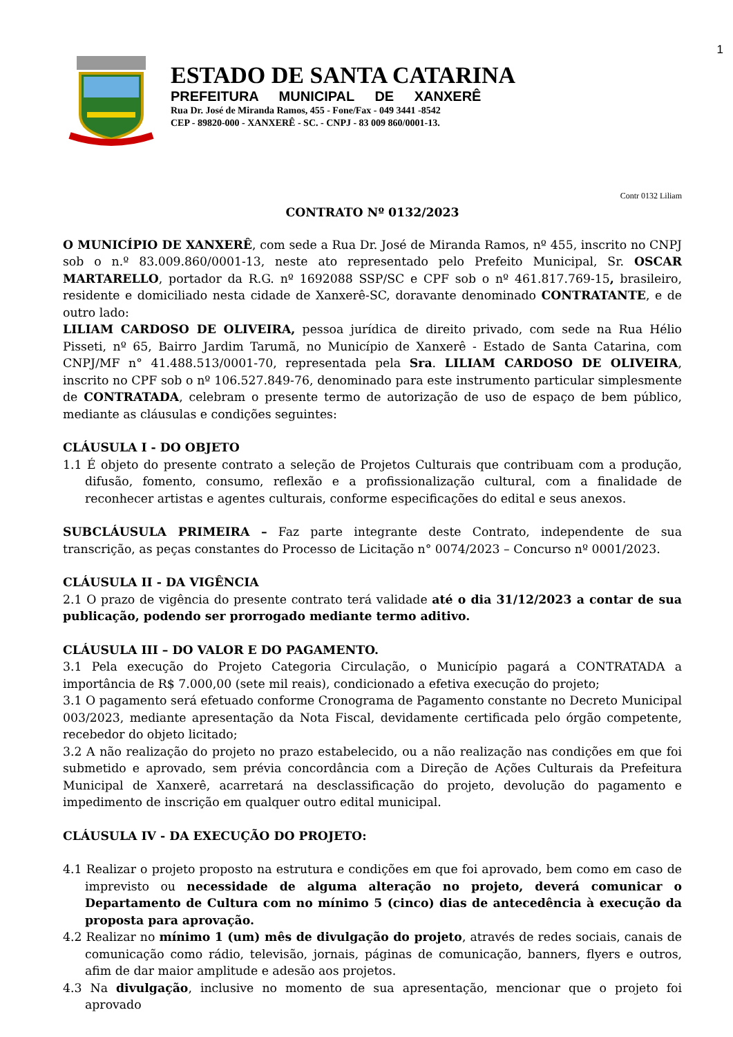1
ESTADO DE SANTA CATARINA
PREFEITURA MUNICIPAL DE XANXERÊ
Rua Dr. José de Miranda Ramos, 455 - Fone/Fax - 049 3441 -8542
CEP - 89820-000 - XANXERÊ - SC. - CNPJ - 83 009 860/0001-13.
Contr 0132 Liliam
CONTRATO Nº 0132/2023
O MUNICÍPIO DE XANXERÊ, com sede a Rua Dr. José de Miranda Ramos, nº 455, inscrito no CNPJ sob o n.º 83.009.860/0001-13, neste ato representado pelo Prefeito Municipal, Sr. OSCAR MARTARELLO, portador da R.G. nº 1692088 SSP/SC e CPF sob o nº 461.817.769-15, brasileiro, residente e domiciliado nesta cidade de Xanxerê-SC, doravante denominado CONTRATANTE, e de outro lado:
LILIAM CARDOSO DE OLIVEIRA, pessoa jurídica de direito privado, com sede na Rua Hélio Pisseti, nº 65, Bairro Jardim Tarumã, no Município de Xanxerê - Estado de Santa Catarina, com CNPJ/MF n° 41.488.513/0001-70, representada pela Sra. LILIAM CARDOSO DE OLIVEIRA, inscrito no CPF sob o nº 106.527.849-76, denominado para este instrumento particular simplesmente de CONTRATADA, celebram o presente termo de autorização de uso de espaço de bem público, mediante as cláusulas e condições seguintes:
CLÁUSULA I - DO OBJETO
1.1 É objeto do presente contrato a seleção de Projetos Culturais que contribuam com a produção, difusão, fomento, consumo, reflexão e a profissionalização cultural, com a finalidade de reconhecer artistas e agentes culturais, conforme especificações do edital e seus anexos.
SUBCLÁUSULA PRIMEIRA – Faz parte integrante deste Contrato, independente de sua transcrição, as peças constantes do Processo de Licitação n° 0074/2023 – Concurso nº 0001/2023.
CLÁUSULA II - DA VIGÊNCIA
2.1 O prazo de vigência do presente contrato terá validade até o dia 31/12/2023 a contar de sua publicação, podendo ser prorrogado mediante termo aditivo.
CLÁUSULA III – DO VALOR E DO PAGAMENTO.
3.1 Pela execução do Projeto Categoria Circulação, o Município pagará a CONTRATADA a importância de R$ 7.000,00 (sete mil reais), condicionado a efetiva execução do projeto;
3.1 O pagamento será efetuado conforme Cronograma de Pagamento constante no Decreto Municipal 003/2023, mediante apresentação da Nota Fiscal, devidamente certificada pelo órgão competente, recebedor do objeto licitado;
3.2 A não realização do projeto no prazo estabelecido, ou a não realização nas condições em que foi submetido e aprovado, sem prévia concordância com a Direção de Ações Culturais da Prefeitura Municipal de Xanxerê, acarretará na desclassificação do projeto, devolução do pagamento e impedimento de inscrição em qualquer outro edital municipal.
CLÁUSULA IV - DA EXECUÇÃO DO PROJETO:
4.1 Realizar o projeto proposto na estrutura e condições em que foi aprovado, bem como em caso de imprevisto ou necessidade de alguma alteração no projeto, deverá comunicar o Departamento de Cultura com no mínimo 5 (cinco) dias de antecedência à execução da proposta para aprovação.
4.2 Realizar no mínimo 1 (um) mês de divulgação do projeto, através de redes sociais, canais de comunicação como rádio, televisão, jornais, páginas de comunicação, banners, flyers e outros, afim de dar maior amplitude e adesão aos projetos.
4.3 Na divulgação, inclusive no momento de sua apresentação, mencionar que o projeto foi aprovado